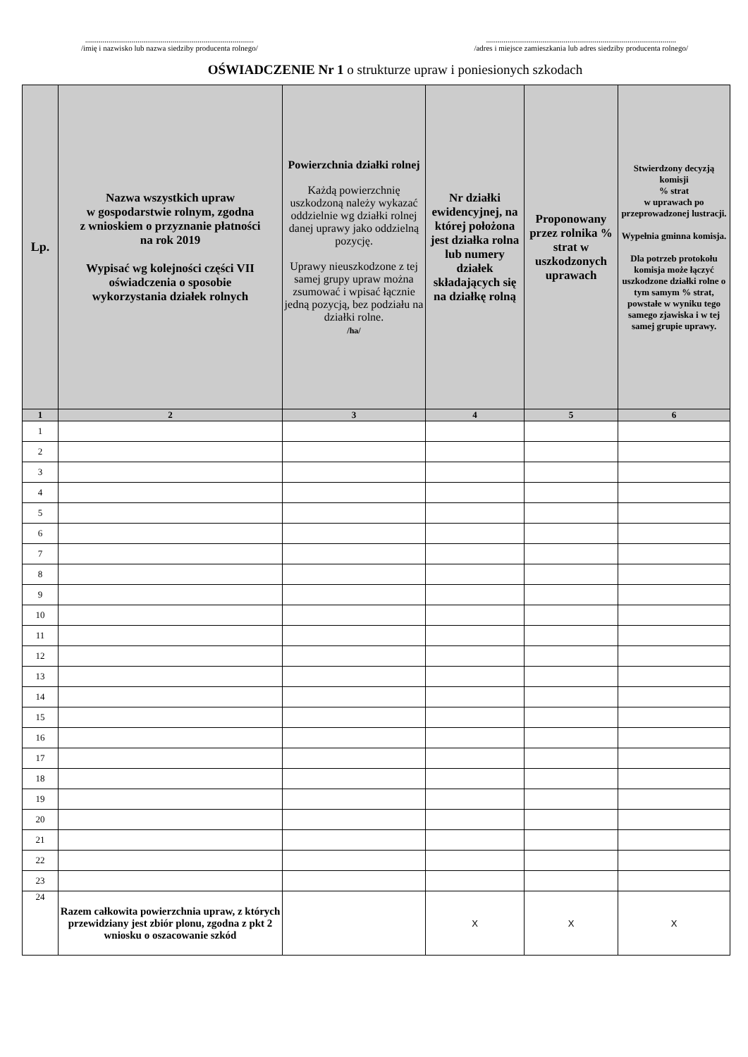.......................................................................................
/imię i nazwisko lub nazwa siedziby producenta rolnego/
..................................................................................................
/adres i miejsce zamieszkania lub adres siedziby producenta rolnego/
OŚWIADCZENIE Nr 1 o strukturze upraw i poniesionych szkodach
| Lp. | Nazwa wszystkich upraw w gospodarstwie rolnym, zgodna z wnioskiem o przyznanie płatności na rok 2019 Wypisać wg kolejności części VII oświadczenia o sposobie wykorzystania działek rolnych | Powierzchnia działki rolnej Każdą powierzchnię uszkodzoną należy wykazać oddzielnie wg działki rolnej danej uprawy jako oddzielną pozycję. Uprawy nieuszkodzone z tej samej grupy upraw można zsumować i wpisać łącznie jedną pozycją, bez podziału na działki rolne. /ha/ | Nr działki ewidencyjnej, na której położona jest działka rolna lub numery działek składających się na działkę rolną | Proponowany przez rolnika % strat w uszkodzonych uprawach | Stwierdzony decyzją komisji % strat w uprawach po przeprowadzonej lustracji. Wypełnia gminna komisja. Dla potrzeb protokołu komisja może łączyć uszkodzone działki rolne o tym samym % strat, powstałe w wyniku tego samego zjawiska i w tej samej grupie uprawy. |
| --- | --- | --- | --- | --- | --- |
| 1 | 2 | 3 | 4 | 5 | 6 |
| 1 | | | | | |
| 2 | | | | | |
| 3 | | | | | |
| 4 | | | | | |
| 5 | | | | | |
| 6 | | | | | |
| 7 | | | | | |
| 8 | | | | | |
| 9 | | | | | |
| 10 | | | | | |
| 11 | | | | | |
| 12 | | | | | |
| 13 | | | | | |
| 14 | | | | | |
| 15 | | | | | |
| 16 | | | | | |
| 17 | | | | | |
| 18 | | | | | |
| 19 | | | | | |
| 20 | | | | | |
| 21 | | | | | |
| 22 | | | | | |
| 23 | | | | | |
| 24 | Razem całkowita powierzchnia upraw, z których przewidziany jest zbiór plonu, zgodna z pkt 2 wniosku o oszacowanie szkód | | X | X | X |